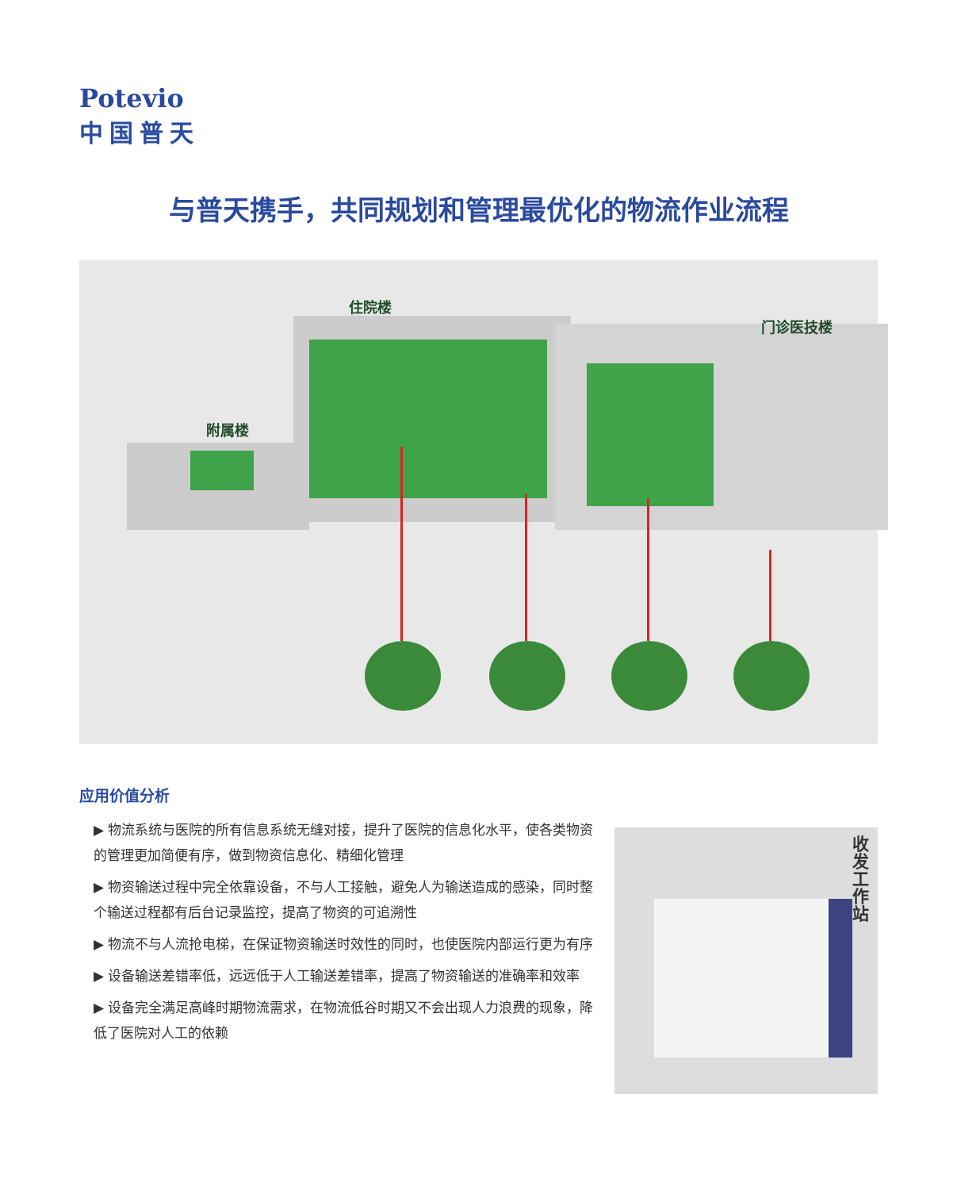Potevio
中国普天
与普天携手，共同规划和管理最优化的物流作业流程
住院楼
门诊医技楼
附属楼
应用价值分析
▶ 物流系统与医院的所有信息系统无缝对接，提升了医院的信息化水平，使各类物资的管理更加简便有序，做到物资信息化、精细化管理
▶ 物资输送过程中完全依靠设备，不与人工接触，避免人为输送造成的感染，同时整个输送过程都有后台记录监控，提高了物资的可追溯性
▶ 物流不与人流抢电梯，在保证物资输送时效性的同时，也使医院内部运行更为有序
▶ 设备输送差错率低，远远低于人工输送差错率，提高了物资输送的准确率和效率
▶ 设备完全满足高峰时期物流需求，在物流低谷时期又不会出现人力浪费的现象，降低了医院对人工的依赖
收发工作站